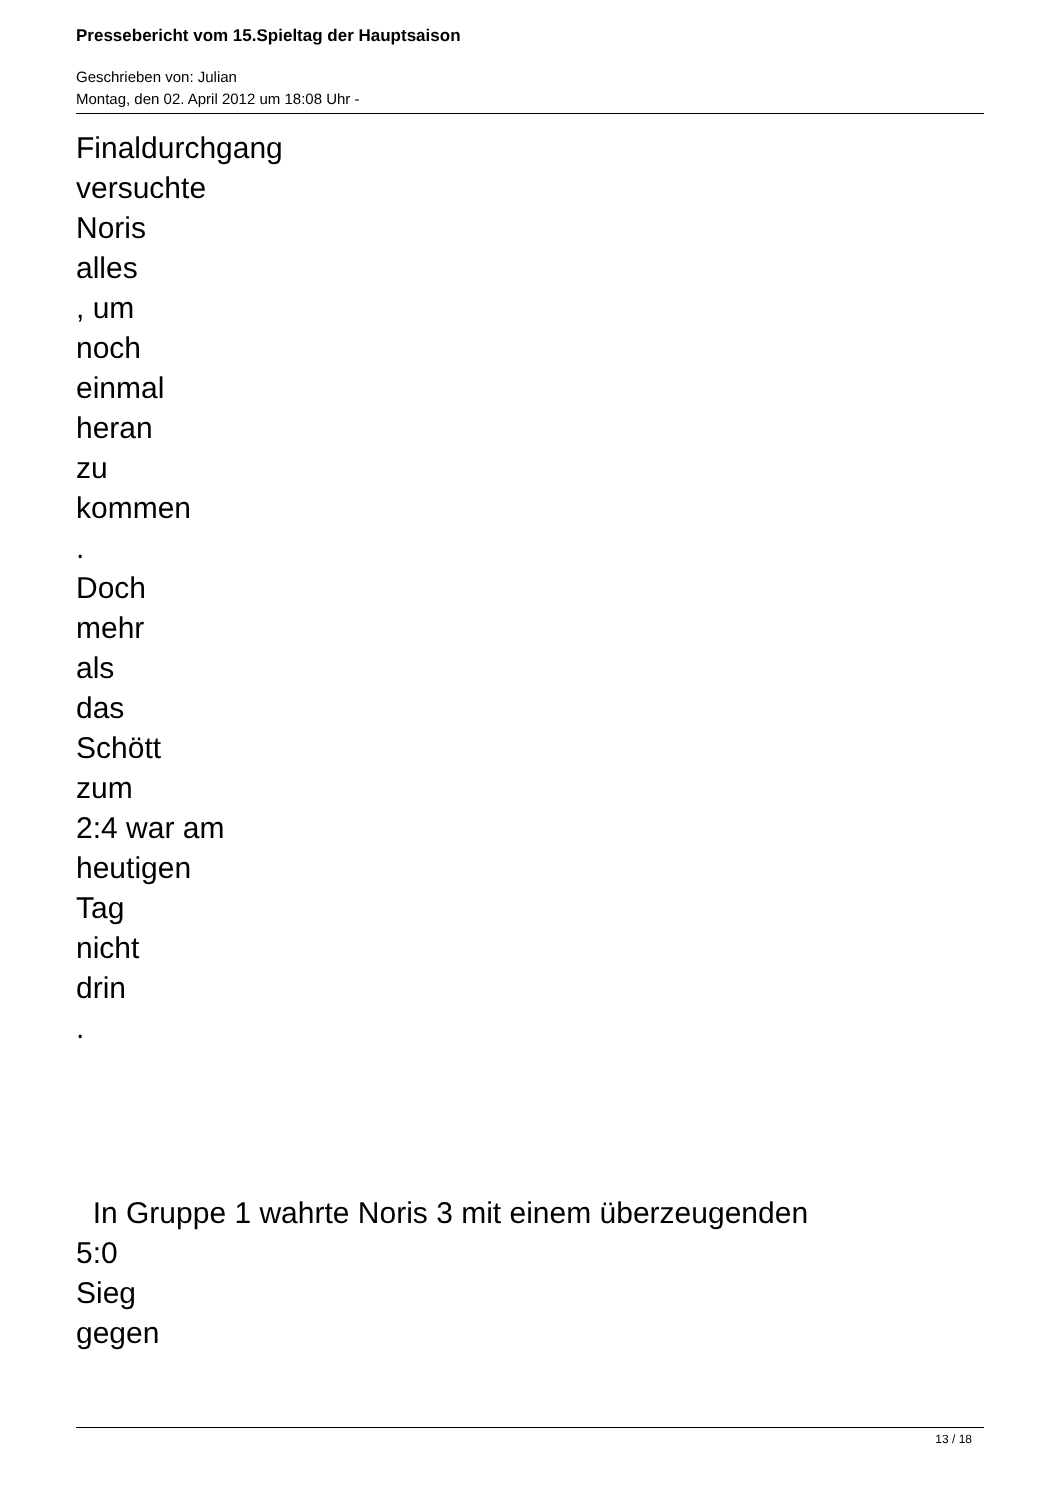Pressebericht vom 15.Spieltag der Hauptsaison
Geschrieben von: Julian
Montag, den 02. April 2012 um 18:08 Uhr -
Finaldurchgang
versuchte
Noris
alles
, um
noch
einmal
heran
zu
kommen
.
Doch
mehr
als
das
Schött
zum
2:4 war am
heutigen
Tag
nicht
drin
.
In Gruppe 1 wahrte Noris 3 mit einem überzeugenden
5:0
Sieg
gegen
13 / 18